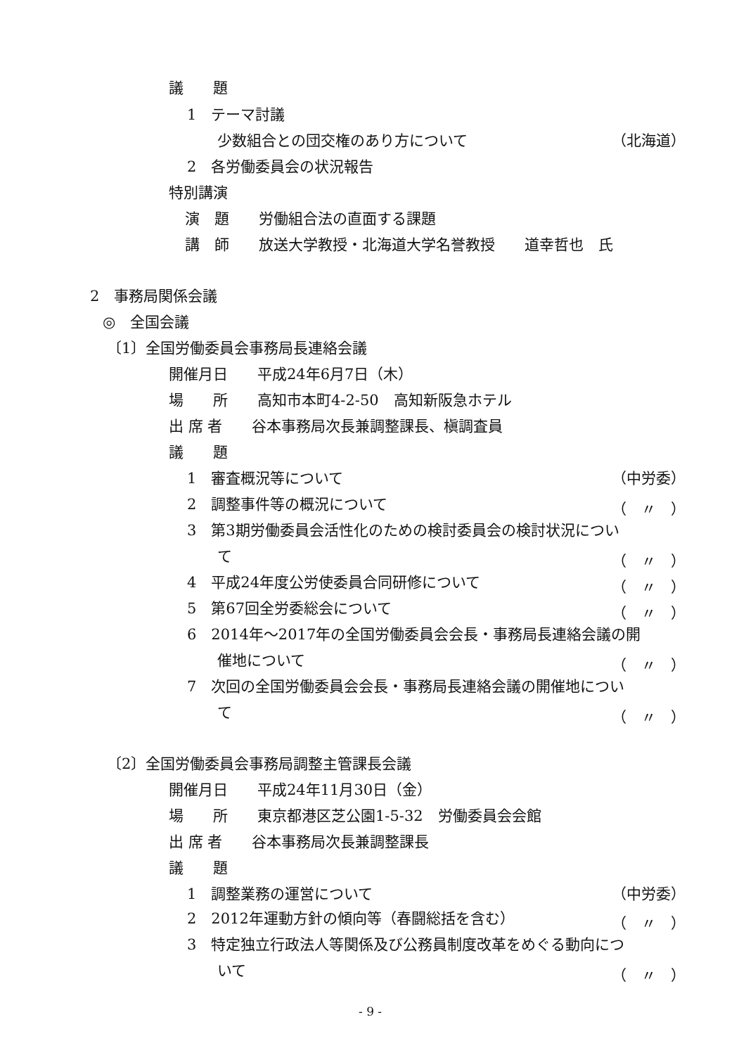議　　題
1　テーマ討議
少数組合との団交権のあり方について （北海道）
2　各労働委員会の状況報告
特別講演
演　題　　労働組合法の直面する課題
講　師　　放送大学教授・北海道大学名誉教授　　道幸哲也　氏
2　事務局関係会議
◎　全国会議
〔1〕全国労働委員会事務局長連絡会議
開催月日　　平成24年6月7日（木）
場　　所　　高知市本町4-2-50　高知新阪急ホテル
出 席 者　　谷本事務局次長兼調整課長、槇調査員
議　　題
1　審査概況等について （中労委）
2　調整事件等の概況について （　〃　）
3　第3期労働委員会活性化のための検討委員会の検討状況につい
て （　〃　）
4　平成24年度公労使委員合同研修について （　〃　）
5　第67回全労委総会について （　〃　）
6　2014年～2017年の全国労働委員会会長・事務局長連絡会議の開
催地について （　〃　）
7　次回の全国労働委員会会長・事務局長連絡会議の開催地につい
て （　〃　）
〔2〕全国労働委員会事務局調整主管課長会議
開催月日　　平成24年11月30日（金）
場　　所　　東京都港区芝公園1-5-32　労働委員会会館
出 席 者　　谷本事務局次長兼調整課長
議　　題
1　調整業務の運営について （中労委）
2　2012年運動方針の傾向等（春闘総括を含む） （　〃　）
3　特定独立行政法人等関係及び公務員制度改革をめぐる動向につ
いて （　〃　）
- 9 -